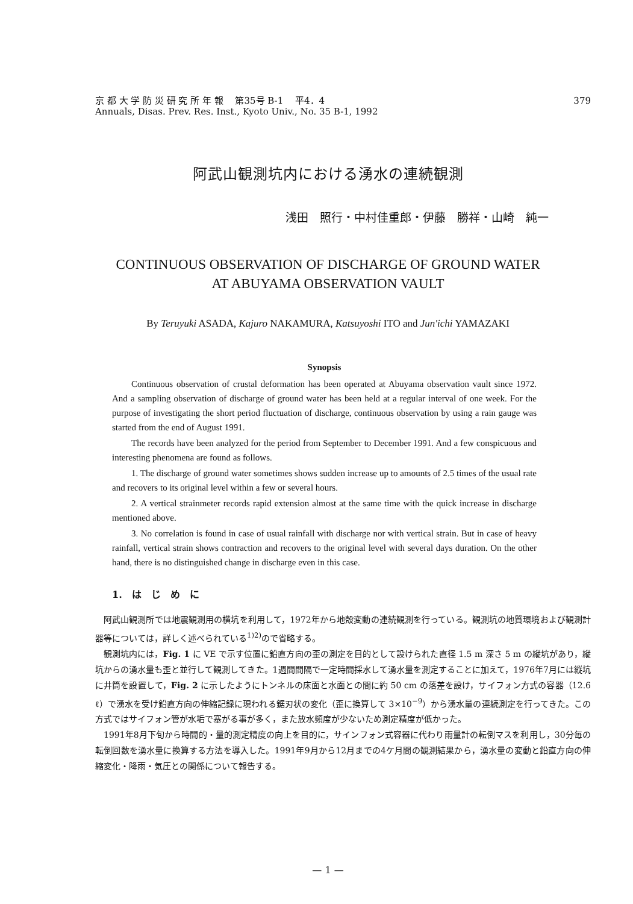京 都 大 学 防 災 研 究 所 年 報　 第35号 B-1　 平4．4
Annuals, Disas. Prev. Res. Inst., Kyoto Univ., No. 35 B-1, 1992
379
阿武山観測坑内における湧水の連続観測
浅田　照行・中村佳重郎・伊藤　勝祥・山崎　純一
CONTINUOUS OBSERVATION OF DISCHARGE OF GROUND WATER
AT ABUYAMA OBSERVATION VAULT
By Teruyuki ASADA, Kajuro NAKAMURA, Katsuyoshi ITO and Jun'ichi YAMAZAKI
Synopsis
Continuous observation of crustal deformation has been operated at Abuyama observation vault since 1972. And a sampling observation of discharge of ground water has been held at a regular interval of one week. For the purpose of investigating the short period fluctuation of discharge, continuous observation by using a rain gauge was started from the end of August 1991.
The records have been analyzed for the period from September to December 1991. And a few conspicuous and interesting phenomena are found as follows.
1. The discharge of ground water sometimes shows sudden increase up to amounts of 2.5 times of the usual rate and recovers to its original level within a few or several hours.
2. A vertical strainmeter records rapid extension almost at the same time with the quick increase in discharge mentioned above.
3. No correlation is found in case of usual rainfall with discharge nor with vertical strain. But in case of heavy rainfall, vertical strain shows contraction and recovers to the original level with several days duration. On the other hand, there is no distinguished change in discharge even in this case.
1.　は　じ　め　に
阿武山観測所では地震観測用の横坑を利用して，1972年から地殻変動の連続観測を行っている。観測坑の地質環境および観測計器等については，詳しく述べられている<sup>1)2)</sup>ので省略する。
観測坑内には，Fig. 1 に VE で示す位置に鉛直方向の歪の測定を目的として設けられた直径 1.5 m 深さ 5 m の縦坑があり，縦坑からの湧水量も歪と並行して観測してきた。1週間間隔で一定時間採水して湧水量を測定することに加えて，1976年7月には縦坑に井筒を設置して，Fig. 2 に示したようにトンネルの床面と水面との間に約 50 cm の落差を設け，サイフォン方式の容器（12.6 ℓ）で湧水を受け鉛直方向の伸縮記録に現われる鋸刃状の変化（歪に換算して 3×10<sup>−9</sup>）から湧水量の連続測定を行ってきた。この方式ではサイフォン管が水垢で塞がる事が多く，また放水頻度が少ないため測定精度が低かった。
1991年8月下旬から時間的・量的測定精度の向上を目的に，サインフォン式容器に代わり雨量計の転倒マスを利用し，30分毎の転倒回数を湧水量に換算する方法を導入した。1991年9月から12月までの4ケ月間の観測結果から，湧水量の変動と鉛直方向の伸縮変化・降雨・気圧との関係について報告する。
— 1 —